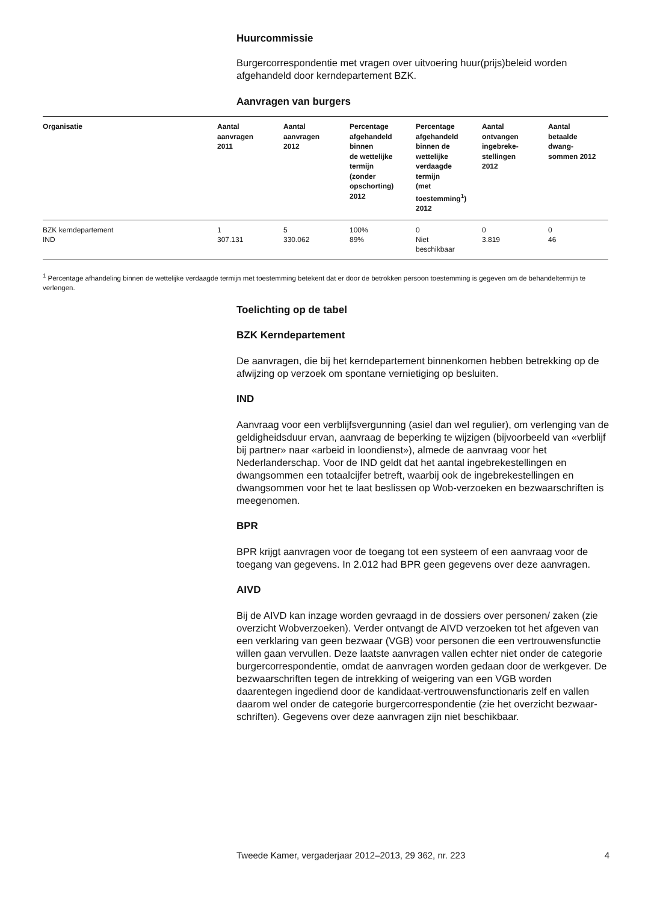Huurcommissie
Burgercorrespondentie met vragen over uitvoering huur(prijs)beleid worden afgehandeld door kerndepartement BZK.
Aanvragen van burgers
| Organisatie | Aantal aanvragen 2011 | Aantal aanvragen 2012 | Percentage afgehandeld binnen de wettelijke termijn (zonder opschorting) 2012 | Percentage afgehandeld binnen de wettelijke verdaagde termijn (met toestemming<sup>1</sup>) 2012 | Aantal ontvangen ingebreke- stellingen 2012 | Aantal betaalde dwang- sommen 2012 |
| --- | --- | --- | --- | --- | --- | --- |
| BZK kerndepartement IND | 1 307.131 | 5 330.062 | 100% 89% | 0 Niet beschikbaar | 0 3.819 | 0 46 |
<sup>1</sup> Percentage afhandeling binnen de wettelijke verdaagde termijn met toestemming betekent dat er door de betrokken persoon toestemming is gegeven om de behandeltermijn te verlengen.
Toelichting op de tabel
BZK Kerndepartement
De aanvragen, die bij het kerndepartement binnenkomen hebben betrekking op de afwijzing op verzoek om spontane vernietiging op besluiten.
IND
Aanvraag voor een verblijfsvergunning (asiel dan wel regulier), om verlenging van de geldigheidsduur ervan, aanvraag de beperking te wijzigen (bijvoorbeeld van «verblijf bij partner» naar «arbeid in loondienst»), almede de aanvraag voor het Nederlanderschap. Voor de IND geldt dat het aantal ingebrekestellingen en dwangsommen een totaalcijfer betreft, waarbij ook de ingebrekestellingen en dwangsommen voor het te laat beslissen op Wob-verzoeken en bezwaarschriften is meegenomen.
BPR
BPR krijgt aanvragen voor de toegang tot een systeem of een aanvraag voor de toegang van gegevens. In 2.012 had BPR geen gegevens over deze aanvragen.
AIVD
Bij de AIVD kan inzage worden gevraagd in de dossiers over personen/ zaken (zie overzicht Wobverzoeken). Verder ontvangt de AIVD verzoeken tot het afgeven van een verklaring van geen bezwaar (VGB) voor personen die een vertrouwensfunctie willen gaan vervullen. Deze laatste aanvragen vallen echter niet onder de categorie burgercorrespondentie, omdat de aanvragen worden gedaan door de werkgever. De bezwaarschriften tegen de intrekking of weigering van een VGB worden daarentegen ingediend door de kandidaat-vertrouwensfunctionaris zelf en vallen daarom wel onder de categorie burgercorrespondentie (zie het overzicht bezwaar-schriften). Gegevens over deze aanvragen zijn niet beschikbaar.
Tweede Kamer, vergaderjaar 2012–2013, 29 362, nr. 223 4